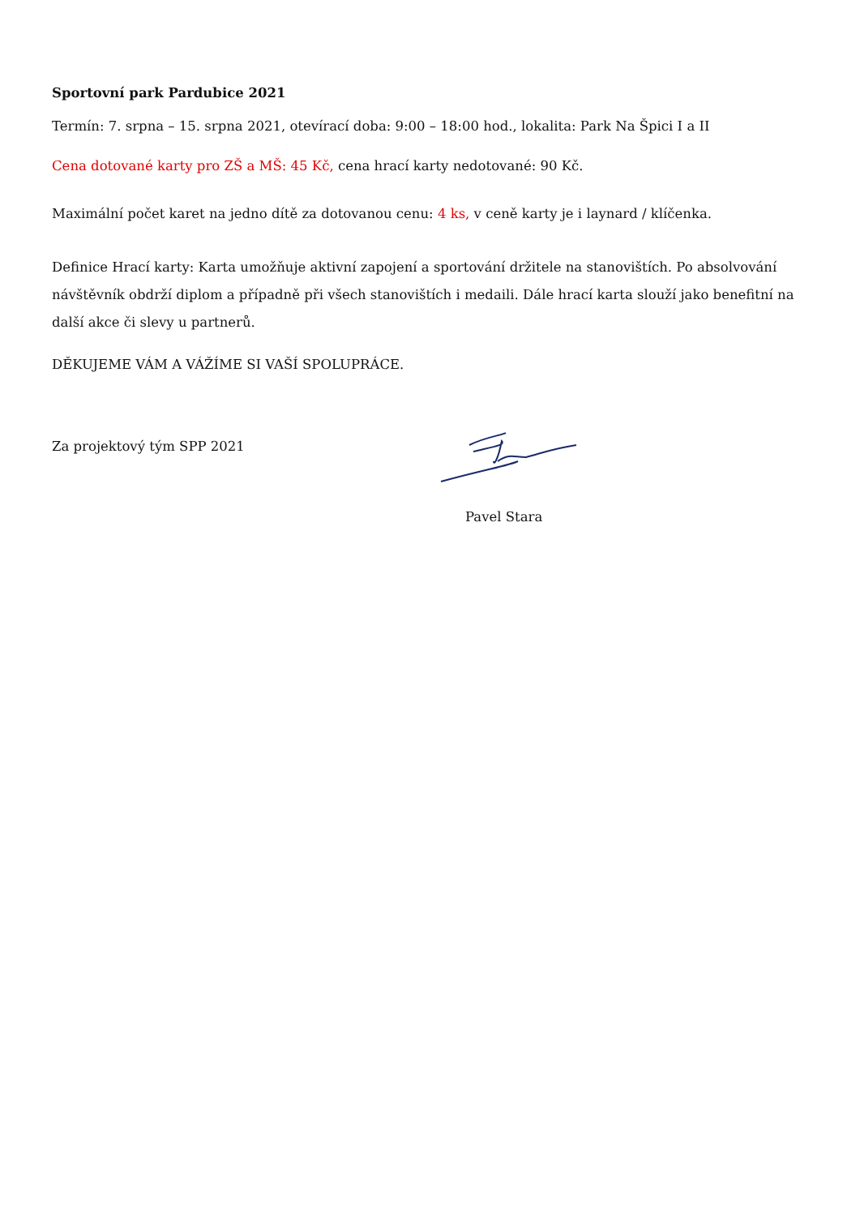Sportovní park Pardubice 2021
Termín: 7. srpna – 15. srpna 2021, otevírací doba: 9:00 – 18:00 hod., lokalita: Park Na Špici I a II
Cena dotované karty pro ZŠ a MŠ: 45 Kč, cena hrací karty nedotované: 90 Kč.
Maximální počet karet na jedno dítě za dotovanou cenu: 4 ks, v ceně karty je i laynard / klíčenka.
Definice Hrací karty: Karta umožňuje aktivní zapojení a sportování držitele na stanovištích. Po absolvování návštěvník obdrží diplom a případně při všech stanovištích i medaili. Dále hrací karta slouží jako benefitní na další akce či slevy u partnerů.
DĚKUJEME VÁM A VÁŽÍME SI VAŠÍ SPOLUPRÁCE.
Za projektový tým SPP 2021
Pavel Stara